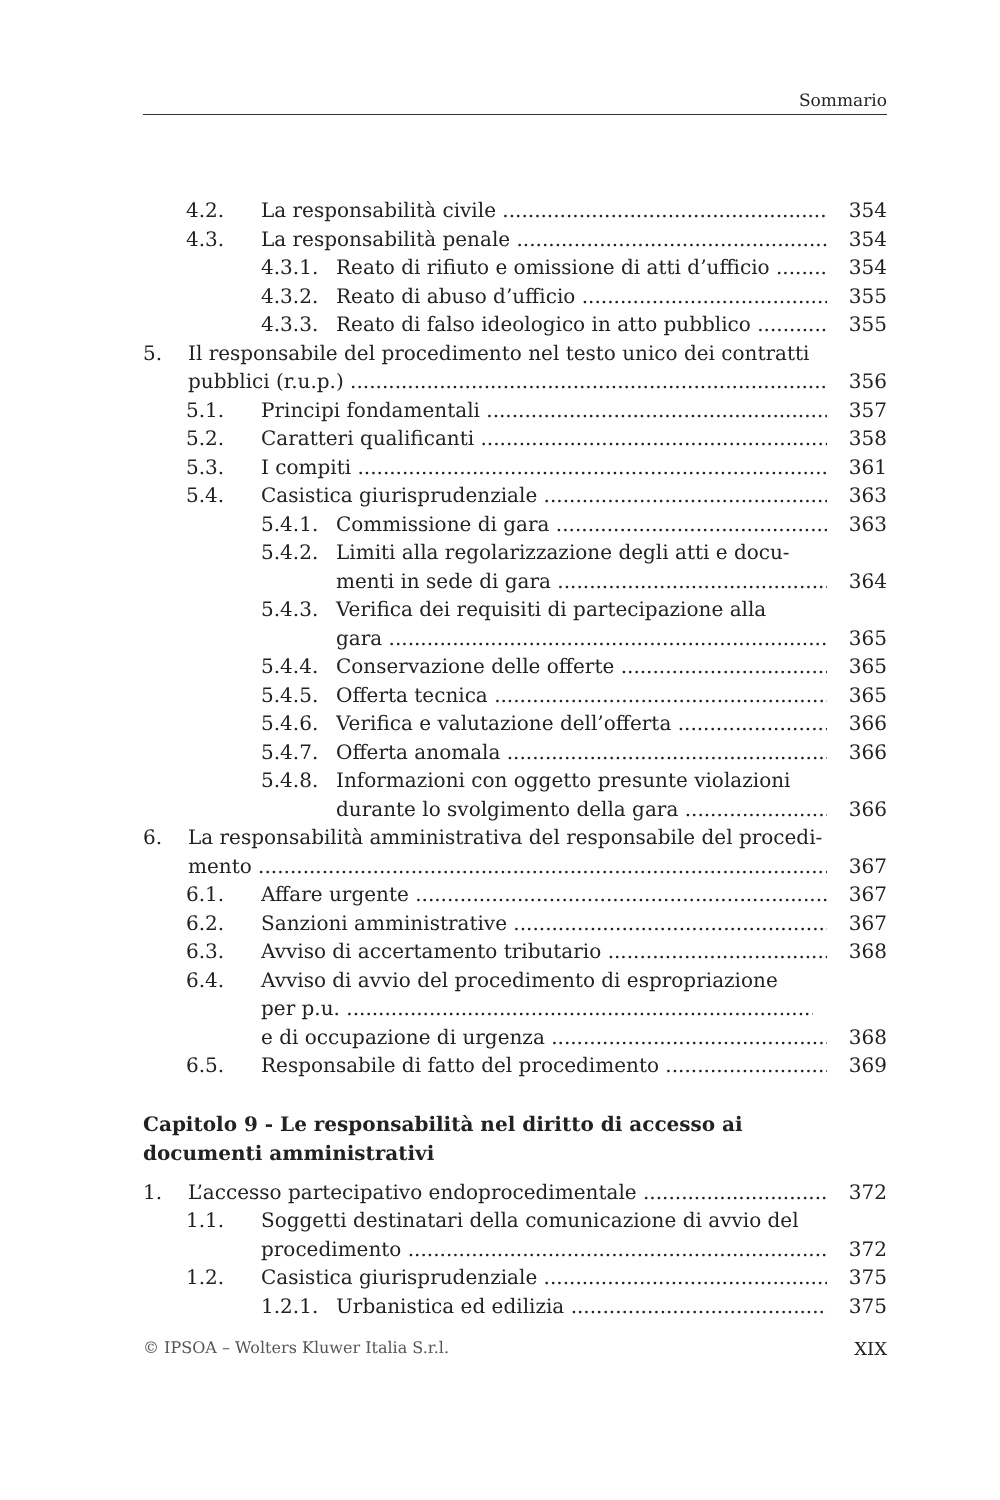Sommario
4.2. La responsabilità civile 354
4.3. La responsabilità penale 354
4.3.1. Reato di rifiuto e omissione di atti d’ufficio 354
4.3.2. Reato di abuso d’ufficio 355
4.3.3. Reato di falso ideologico in atto pubblico 355
5. Il responsabile del procedimento nel testo unico dei contratti
pubblici (r.u.p.) 356
5.1. Principi fondamentali 357
5.2. Caratteri qualificanti 358
5.3. I compiti 361
5.4. Casistica giurisprudenziale 363
5.4.1. Commissione di gara 363
5.4.2. Limiti alla regolarizzazione degli atti e docu-
menti in sede di gara 364
5.4.3. Verifica dei requisiti di partecipazione alla
gara 365
5.4.4. Conservazione delle offerte 365
5.4.5. Offerta tecnica 365
5.4.6. Verifica e valutazione dell’offerta 366
5.4.7. Offerta anomala 366
5.4.8. Informazioni con oggetto presunte violazioni
durante lo svolgimento della gara 366
6. La responsabilità amministrativa del responsabile del procedi-
mento 367
6.1. Affare urgente 367
6.2. Sanzioni amministrative 367
6.3. Avviso di accertamento tributario 368
6.4. Avviso di avvio del procedimento di espropriazione
per p.u.
e di occupazione di urgenza 368
6.5. Responsabile di fatto del procedimento 369
Capitolo 9 - Le responsabilità nel diritto di accesso ai documenti amministrativi
1. L’accesso partecipativo endoprocedimentale 372
1.1. Soggetti destinatari della comunicazione di avvio del
procedimento 372
1.2. Casistica giurisprudenziale 375
1.2.1. Urbanistica ed edilizia 375
© IPSOA – Wolters Kluwer Italia S.r.l. XIX